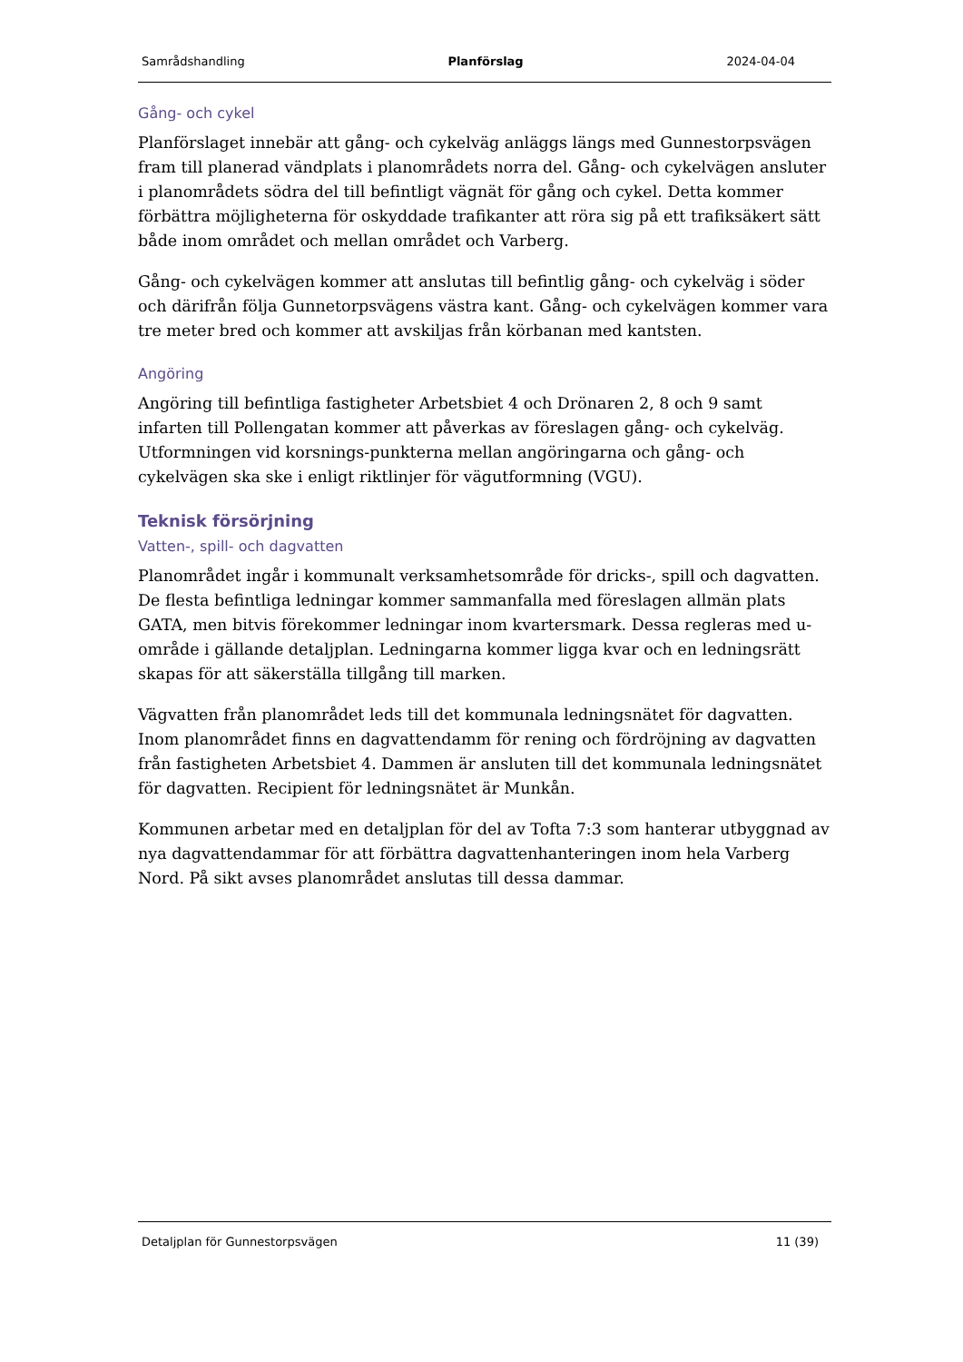Samrådshandling Planförslag 2024-04-04
Gång- och cykel
Planförslaget innebär att gång- och cykelväg anläggs längs med Gunnestorpsvägen fram till planerad vändplats i planområdets norra del. Gång- och cykelvägen ansluter i planområdets södra del till befintligt vägnät för gång och cykel. Detta kommer förbättra möjligheterna för oskyddade trafikanter att röra sig på ett trafiksäkert sätt både inom området och mellan området och Varberg.
Gång- och cykelvägen kommer att anslutas till befintlig gång- och cykelväg i söder och därifrån följa Gunnetorpsvägens västra kant. Gång- och cykelvägen kommer vara tre meter bred och kommer att avskiljas från körbanan med kantsten.
Angöring
Angöring till befintliga fastigheter Arbetsbiet 4 och Drönaren 2, 8 och 9 samt infarten till Pollengatan kommer att påverkas av föreslagen gång- och cykelväg. Utformningen vid korsnings-punkterna mellan angöringarna och gång- och cykelvägen ska ske i enligt riktlinjer för vägutformning (VGU).
Teknisk försörjning
Vatten-, spill- och dagvatten
Planområdet ingår i kommunalt verksamhetsområde för dricks-, spill och dagvatten. De flesta befintliga ledningar kommer sammanfalla med föreslagen allmän plats GATA, men bitvis förekommer ledningar inom kvartersmark. Dessa regleras med u-område i gällande detaljplan. Ledningarna kommer ligga kvar och en ledningsrätt skapas för att säkerställa tillgång till marken.
Vägvatten från planområdet leds till det kommunala ledningsnätet för dagvatten. Inom planområdet finns en dagvattendamm för rening och fördröjning av dagvatten från fastigheten Arbetsbiet 4. Dammen är ansluten till det kommunala ledningsnätet för dagvatten. Recipient för ledningsnätet är Munkån.
Kommunen arbetar med en detaljplan för del av Tofta 7:3 som hanterar utbyggnad av nya dagvattendammar för att förbättra dagvattenhanteringen inom hela Varberg Nord. På sikt avses planområdet anslutas till dessa dammar.
Detaljplan för Gunnestorpsvägen 11 (39)